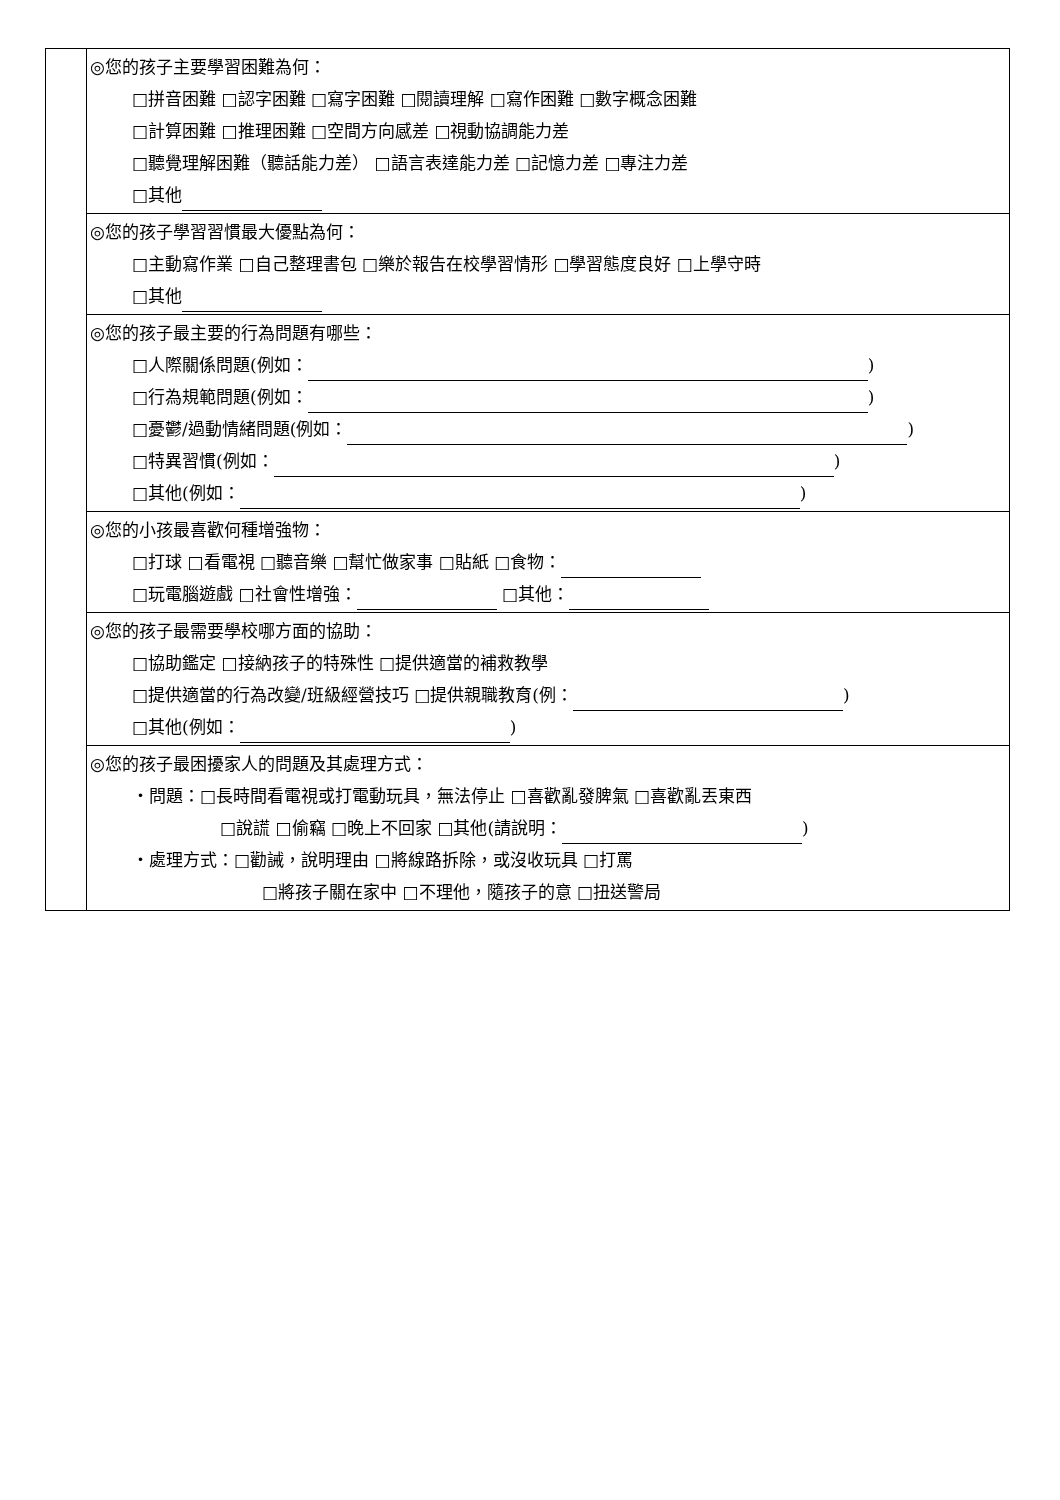| | ◎您的孩子主要學習困難為何： □拼音困難 □認字困難 □寫字困難 □閱讀理解 □寫作困難 □數字概念困難 □計算困難 □推理困難 □空間方向感差 □視動協調能力差 □聽覺理解困難（聽話能力差） □語言表達能力差 □記憶力差 □專注力差 □其他 |
| | ◎您的孩子學習習慣最大優點為何： □主動寫作業 □自己整理書包 □樂於報告在校學習情形 □學習態度良好 □上學守時 □其他 |
| | ◎您的孩子最主要的行為問題有哪些： □人際關係問題(例如： ) □行為規範問題(例如： ) □憂鬱/過動情緒問題(例如： ) □特異習慣(例如： ) □其他(例如： ) |
| | ◎您的小孩最喜歡何種增強物： □打球 □看電視 □聽音樂 □幫忙做家事 □貼紙 □食物： □玩電腦遊戲 □社會性增強： □其他： |
| | ◎您的孩子最需要學校哪方面的協助： □協助鑑定 □接納孩子的特殊性 □提供適當的補救教學 □提供適當的行為改變/班級經營技巧 □提供親職教育(例： ) □其他(例如： ) |
| | ◎您的孩子最困擾家人的問題及其處理方式： ‧問題：□長時間看電視或打電動玩具，無法停止 □喜歡亂發脾氣 □喜歡亂丟東西 □說謊 □偷竊 □晚上不回家 □其他(請說明： ) ‧處理方式：□勸誡，說明理由 □將線路拆除，或沒收玩具 □打罵 □將孩子關在家中 □不理他，隨孩子的意 □扭送警局 |